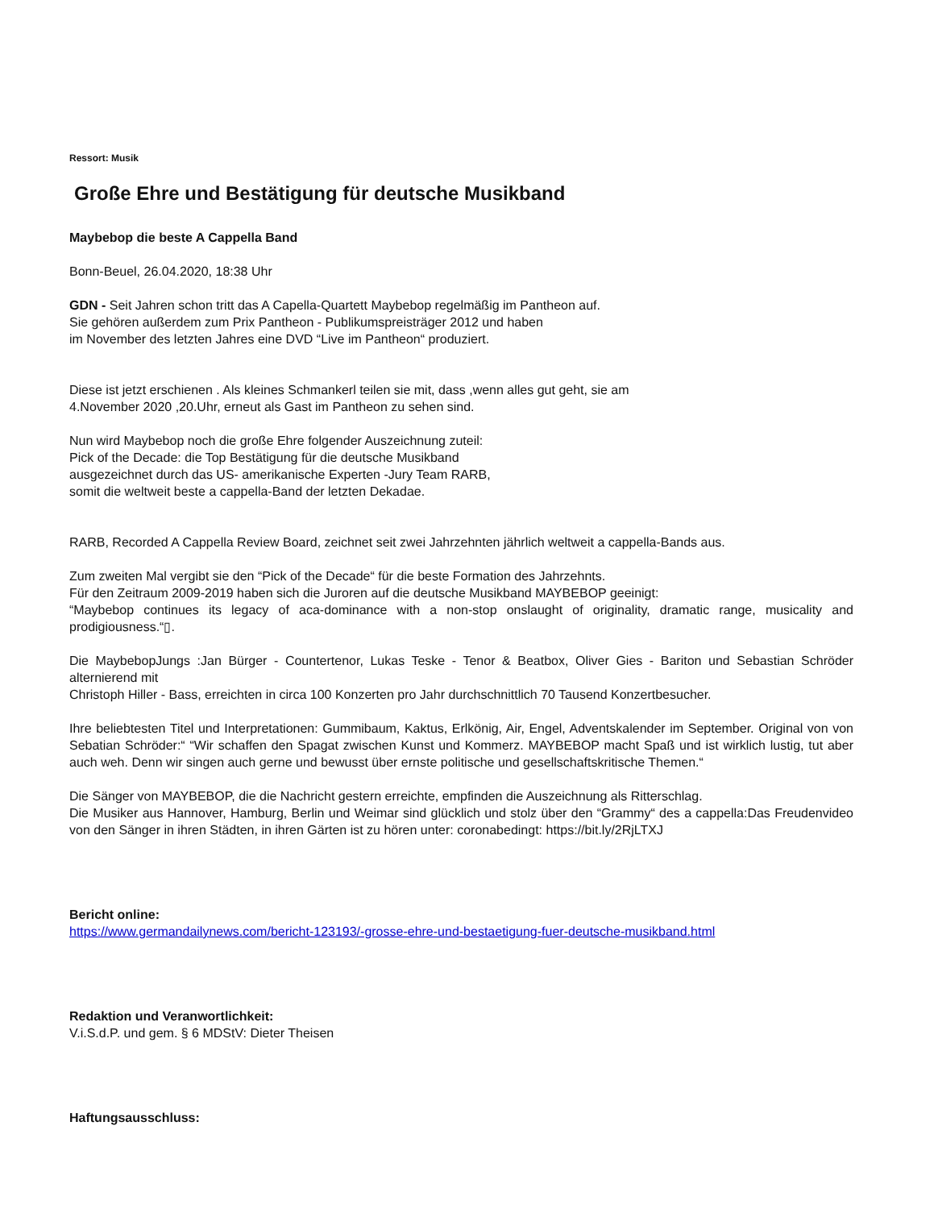Ressort: Musik
Große Ehre und Bestätigung für deutsche Musikband
Maybebop die beste A Cappella Band
Bonn-Beuel, 26.04.2020, 18:38 Uhr
GDN - Seit Jahren schon tritt das A Capella-Quartett Maybebop regelmäßig im Pantheon auf.
Sie gehören außerdem zum Prix Pantheon - Publikumspreisträger 2012 und haben
im November des letzten Jahres eine DVD “Live im Pantheon“ produziert.
Diese ist jetzt erschienen . Als kleines Schmankerl teilen sie mit, dass ,wenn alles gut geht, sie am
4.November 2020 ,20.Uhr, erneut als Gast im Pantheon zu sehen sind.
Nun wird Maybebop noch die große Ehre folgender Auszeichnung zuteil:
Pick of the Decade: die Top Bestätigung für die deutsche Musikband
ausgezeichnet durch das US- amerikanische Experten -Jury Team RARB,
somit die weltweit beste a cappella-Band der letzten Dekadae.
RARB, Recorded A Cappella Review Board, zeichnet seit zwei Jahrzehnten jährlich weltweit a cappella-Bands aus.
Zum zweiten Mal vergibt sie den “Pick of the Decade“ für die beste Formation des Jahrzehnts.
Für den Zeitraum 2009-2019 haben sich die Juroren auf die deutsche Musikband MAYBEBOP geeinigt:
“Maybebop continues its legacy of aca-dominance with a non-stop onslaught of originality, dramatic range, musicality and prodigiousness.“▯.
Die MaybebopJungs :Jan Bürger - Countertenor, Lukas Teske - Tenor & Beatbox, Oliver Gies - Bariton und Sebastian Schröder alternierend mit
Christoph Hiller - Bass, erreichten in circa 100 Konzerten pro Jahr durchschnittlich 70 Tausend Konzertbesucher.
Ihre beliebtesten Titel und Interpretationen: Gummibaum, Kaktus, Erlkönig, Air, Engel, Adventskalender im September. Original von von Sebatian Schröder:“ “Wir schaffen den Spagat zwischen Kunst und Kommerz. MAYBEBOP macht Spaß und ist wirklich lustig, tut aber auch weh. Denn wir singen auch gerne und bewusst über ernste politische und gesellschaftskritische Themen.“
Die Sänger von MAYBEBOP, die die Nachricht gestern erreichte, empfinden die Auszeichnung als Ritterschlag.
Die Musiker aus Hannover, Hamburg, Berlin und Weimar sind glücklich und stolz über den “Grammy“ des a cappella:Das Freudenvideo von den Sänger in ihren Städten, in ihren Gärten ist zu hören unter: coronabedingt: https://bit.ly/2RjLTXJ
Bericht online:
https://www.germandailynews.com/bericht-123193/-grosse-ehre-und-bestaetigung-fuer-deutsche-musikband.html
Redaktion und Veranwortlichkeit:
V.i.S.d.P. und gem. § 6 MDStV: Dieter Theisen
Haftungsausschluss: